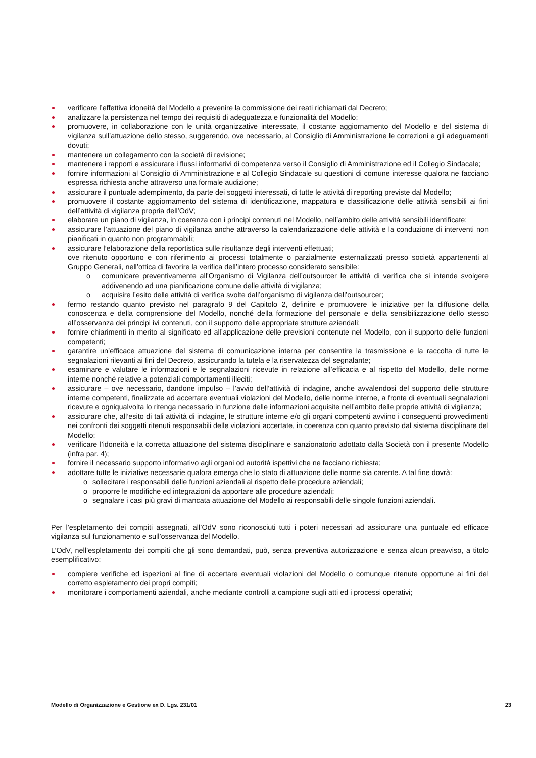verificare l’effettiva idoneità del Modello a prevenire la commissione dei reati richiamati dal Decreto;
analizzare la persistenza nel tempo dei requisiti di adeguatezza e funzionalità del Modello;
promuovere, in collaborazione con le unità organizzative interessate, il costante aggiornamento del Modello e del sistema di vigilanza sull’attuazione dello stesso, suggerendo, ove necessario, al Consiglio di Amministrazione le correzioni e gli adeguamenti dovuti;
mantenere un collegamento con la società di revisione;
mantenere i rapporti e assicurare i flussi informativi di competenza verso il Consiglio di Amministrazione ed il Collegio Sindacale;
fornire informazioni al Consiglio di Amministrazione e al Collegio Sindacale su questioni di comune interesse qualora ne facciano espressa richiesta anche attraverso una formale audizione;
assicurare il puntuale adempimento, da parte dei soggetti interessati, di tutte le attività di reporting previste dal Modello;
promuovere il costante aggiornamento del sistema di identificazione, mappatura e classificazione delle attività sensibili ai fini dell’attività di vigilanza propria dell’OdV;
elaborare un piano di vigilanza, in coerenza con i principi contenuti nel Modello, nell’ambito delle attività sensibili identificate;
assicurare l’attuazione del piano di vigilanza anche attraverso la calendarizzazione delle attività e la conduzione di interventi non pianificati in quanto non programmabili;
assicurare l’elaborazione della reportistica sulle risultanze degli interventi effettuati;
ove ritenuto opportuno e con riferimento ai processi totalmente o parzialmente esternalizzati presso società appartenenti al Gruppo Generali, nell’ottica di favorire la verifica dell’intero processo considerato sensibile:
o comunicare preventivamente all'Organismo di Vigilanza dell’outsourcer le attività di verifica che si intende svolgere addivenendo ad una pianificazione comune delle attività di vigilanza;
o acquisire l’esito delle attività di verifica svolte dall’organismo di vigilanza dell’outsourcer;
fermo restando quanto previsto nel paragrafo 9 del Capitolo 2, definire e promuovere le iniziative per la diffusione della conoscenza e della comprensione del Modello, nonché della formazione del personale e della sensibilizzazione dello stesso all’osservanza dei principi ivi contenuti, con il supporto delle appropriate strutture aziendali;
fornire chiarimenti in merito al significato ed all’applicazione delle previsioni contenute nel Modello, con il supporto delle funzioni competenti;
garantire un’efficace attuazione del sistema di comunicazione interna per consentire la trasmissione e la raccolta di tutte le segnalazioni rilevanti ai fini del Decreto, assicurando la tutela e la riservatezza del segnalante;
esaminare e valutare le informazioni e le segnalazioni ricevute in relazione all’efficacia e al rispetto del Modello, delle norme interne nonché relative a potenziali comportamenti illeciti;
assicurare – ove necessario, dandone impulso – l’avvio dell’attività di indagine, anche avvalendosi del supporto delle strutture interne competenti, finalizzate ad accertare eventuali violazioni del Modello, delle norme interne, a fronte di eventuali segnalazioni ricevute e ogniqualvolta lo ritenga necessario in funzione delle informazioni acquisite nell’ambito delle proprie attività di vigilanza;
assicurare che, all’esito di tali attività di indagine, le strutture interne e/o gli organi competenti avviino i conseguenti provvedimenti nei confronti dei soggetti ritenuti responsabili delle violazioni accertate, in coerenza con quanto previsto dal sistema disciplinare del Modello;
verificare l’idoneità e la corretta attuazione del sistema disciplinare e sanzionatorio adottato dalla Società con il presente Modello (infra par. 4);
fornire il necessario supporto informativo agli organi od autorità ispettivi che ne facciano richiesta;
adottare tutte le iniziative necessarie qualora emerga che lo stato di attuazione delle norme sia carente. A tal fine dovrà:
o sollecitare i responsabili delle funzioni aziendali al rispetto delle procedure aziendali;
o proporre le modifiche ed integrazioni da apportare alle procedure aziendali;
o segnalare i casi più gravi di mancata attuazione del Modello ai responsabili delle singole funzioni aziendali.
Per l’espletamento dei compiti assegnati, all’OdV sono riconosciuti tutti i poteri necessari ad assicurare una puntuale ed efficace vigilanza sul funzionamento e sull’osservanza del Modello.
L’OdV, nell’espletamento dei compiti che gli sono demandati, può, senza preventiva autorizzazione e senza alcun preavviso, a titolo esemplificativo:
compiere verifiche ed ispezioni al fine di accertare eventuali violazioni del Modello o comunque ritenute opportune ai fini del corretto espletamento dei propri compiti;
monitorare i comportamenti aziendali, anche mediante controlli a campione sugli atti ed i processi operativi;
Modello di Organizzazione e Gestione ex D. Lgs. 231/01 23